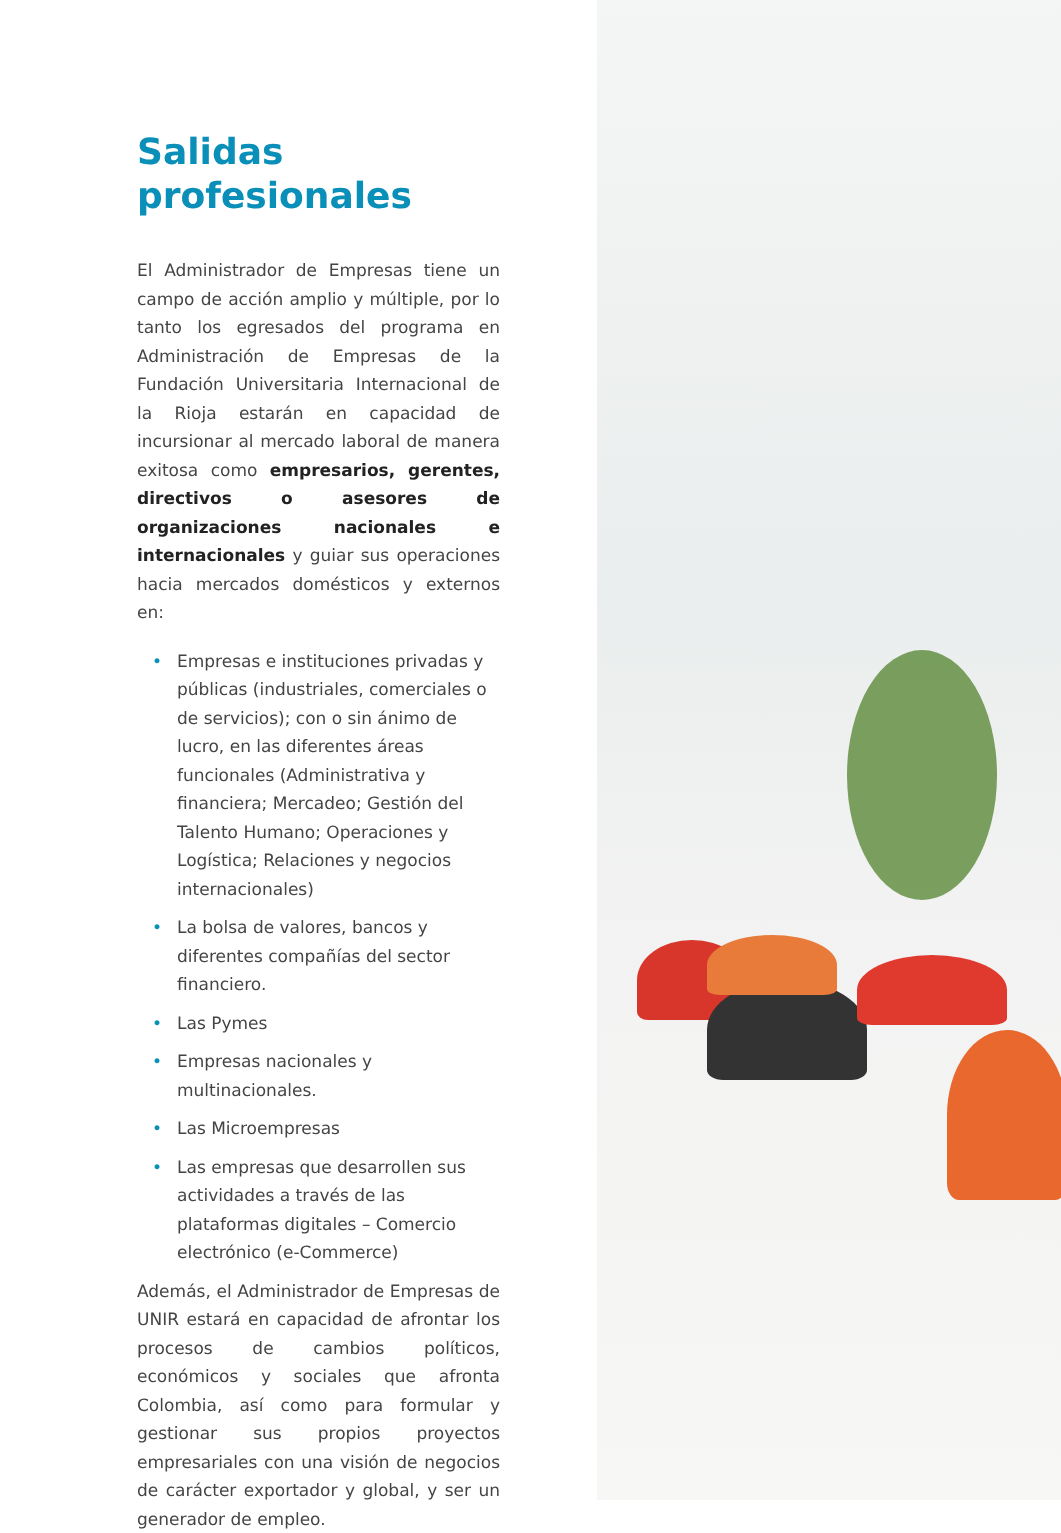Salidas profesionales
El Administrador de Empresas tiene un campo de acción amplio y múltiple, por lo tanto los egresados del programa en Administración de Empresas de la Fundación Universitaria Internacional de la Rioja estarán en capacidad de incursionar al mercado laboral de manera exitosa como empresarios, gerentes, directivos o asesores de organizaciones nacionales e internacionales y guiar sus operaciones hacia mercados domésticos y externos en:
• Empresas e instituciones privadas y públicas (industriales, comerciales o de servicios); con o sin ánimo de lucro, en las diferentes áreas funcionales (Administrativa y financiera; Mercadeo; Gestión del Talento Humano; Operaciones y Logística; Relaciones y negocios internacionales)
• La bolsa de valores, bancos y diferentes compañías del sector financiero.
• Las Pymes
• Empresas nacionales y multinacionales.
• Las Microempresas
• Las empresas que desarrollen sus actividades a través de las plataformas digitales – Comercio electrónico (e-Commerce)
Además, el Administrador de Empresas de UNIR estará en capacidad de afrontar los procesos de cambios políticos, económicos y sociales que afronta Colombia, así como para formular y gestionar sus propios proyectos empresariales con una visión de negocios de carácter exportador y global, y ser un generador de empleo.